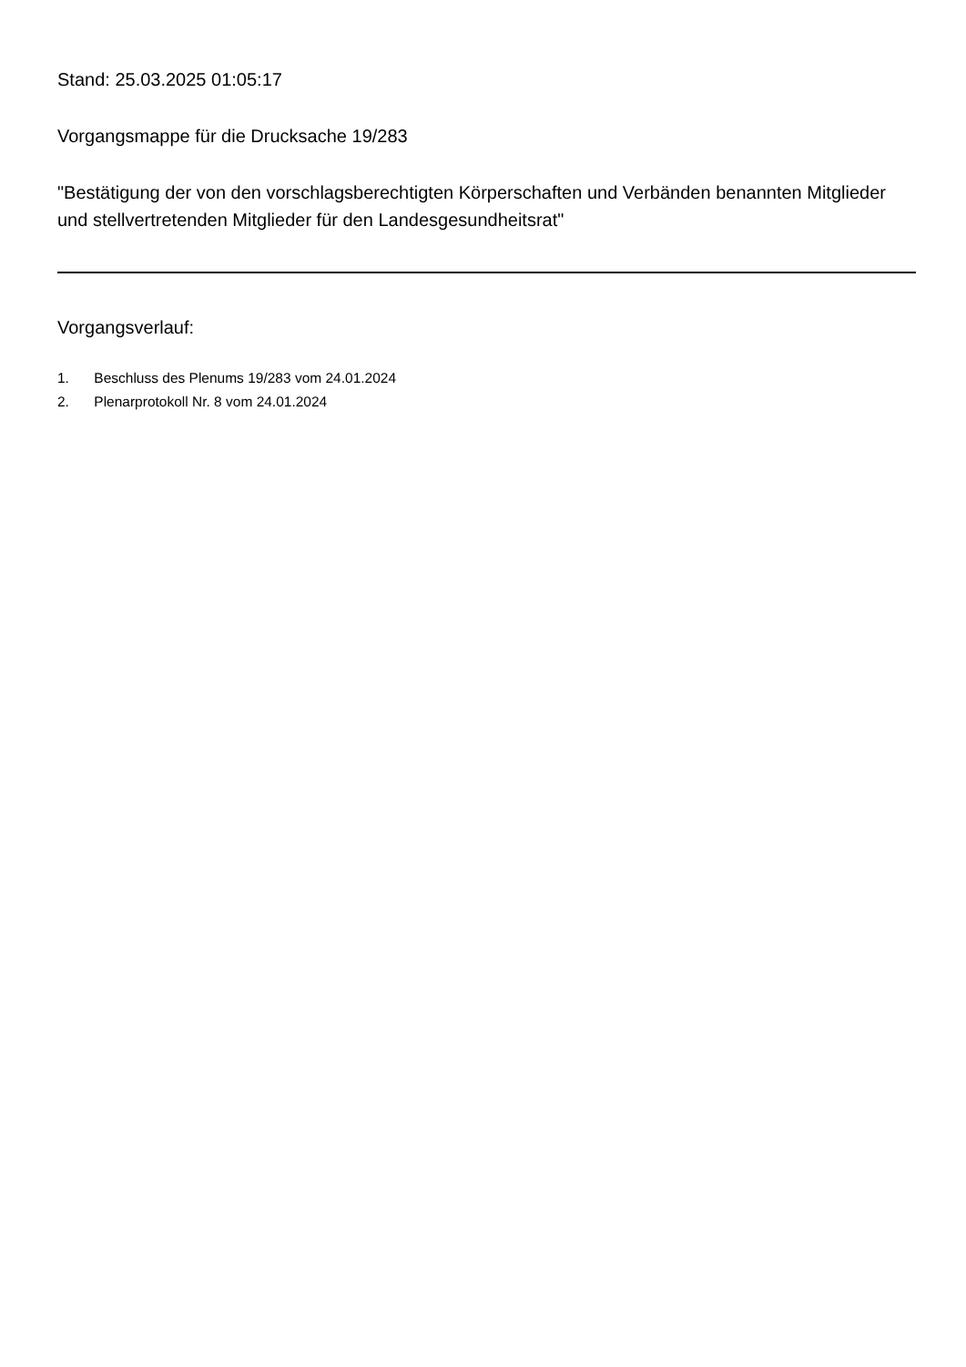Stand: 25.03.2025 01:05:17
Vorgangsmappe für die Drucksache 19/283
"Bestätigung der von den vorschlagsberechtigten Körperschaften und Verbänden benannten Mitglieder und stellvertretenden Mitglieder für den Landesgesundheitsrat"
Vorgangsverlauf:
1. Beschluss des Plenums 19/283 vom 24.01.2024
2. Plenarprotokoll Nr. 8 vom 24.01.2024